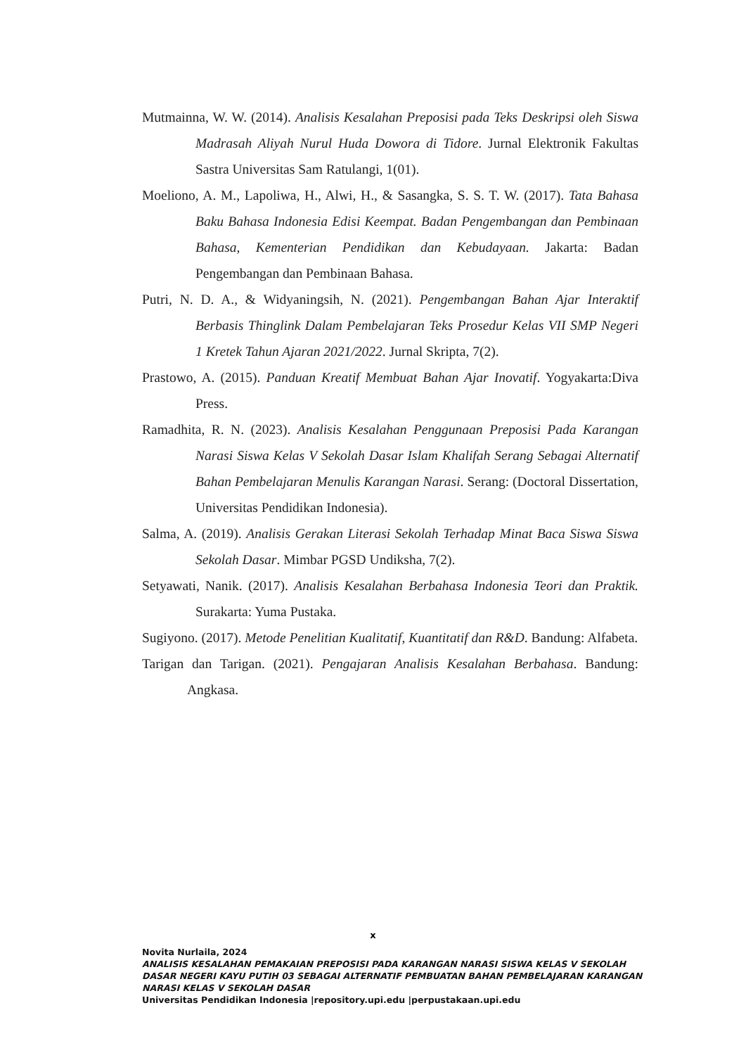Mutmainna, W. W. (2014). Analisis Kesalahan Preposisi pada Teks Deskripsi oleh Siswa Madrasah Aliyah Nurul Huda Dowora di Tidore. Jurnal Elektronik Fakultas Sastra Universitas Sam Ratulangi, 1(01).
Moeliono, A. M., Lapoliwa, H., Alwi, H., & Sasangka, S. S. T. W. (2017). Tata Bahasa Baku Bahasa Indonesia Edisi Keempat. Badan Pengembangan dan Pembinaan Bahasa, Kementerian Pendidikan dan Kebudayaan. Jakarta: Badan Pengembangan dan Pembinaan Bahasa.
Putri, N. D. A., & Widyaningsih, N. (2021). Pengembangan Bahan Ajar Interaktif Berbasis Thinglink Dalam Pembelajaran Teks Prosedur Kelas VII SMP Negeri 1 Kretek Tahun Ajaran 2021/2022. Jurnal Skripta, 7(2).
Prastowo, A. (2015). Panduan Kreatif Membuat Bahan Ajar Inovatif. Yogyakarta:Diva Press.
Ramadhita, R. N. (2023). Analisis Kesalahan Penggunaan Preposisi Pada Karangan Narasi Siswa Kelas V Sekolah Dasar Islam Khalifah Serang Sebagai Alternatif Bahan Pembelajaran Menulis Karangan Narasi. Serang: (Doctoral Dissertation, Universitas Pendidikan Indonesia).
Salma, A. (2019). Analisis Gerakan Literasi Sekolah Terhadap Minat Baca Siswa Siswa Sekolah Dasar. Mimbar PGSD Undiksha, 7(2).
Setyawati, Nanik. (2017). Analisis Kesalahan Berbahasa Indonesia Teori dan Praktik. Surakarta: Yuma Pustaka.
Sugiyono. (2017). Metode Penelitian Kualitatif, Kuantitatif dan R&D. Bandung: Alfabeta.
Tarigan dan Tarigan. (2021). Pengajaran Analisis Kesalahan Berbahasa. Bandung: Angkasa.
x
Novita Nurlaila, 2024
ANALISIS KESALAHAN PEMAKAIAN PREPOSISI PADA KARANGAN NARASI SISWA KELAS V SEKOLAH DASAR NEGERI KAYU PUTIH 03 SEBAGAI ALTERNATIF PEMBUATAN BAHAN PEMBELAJARAN KARANGAN NARASI KELAS V SEKOLAH DASAR
Universitas Pendidikan Indonesia |repository.upi.edu |perpustakaan.upi.edu